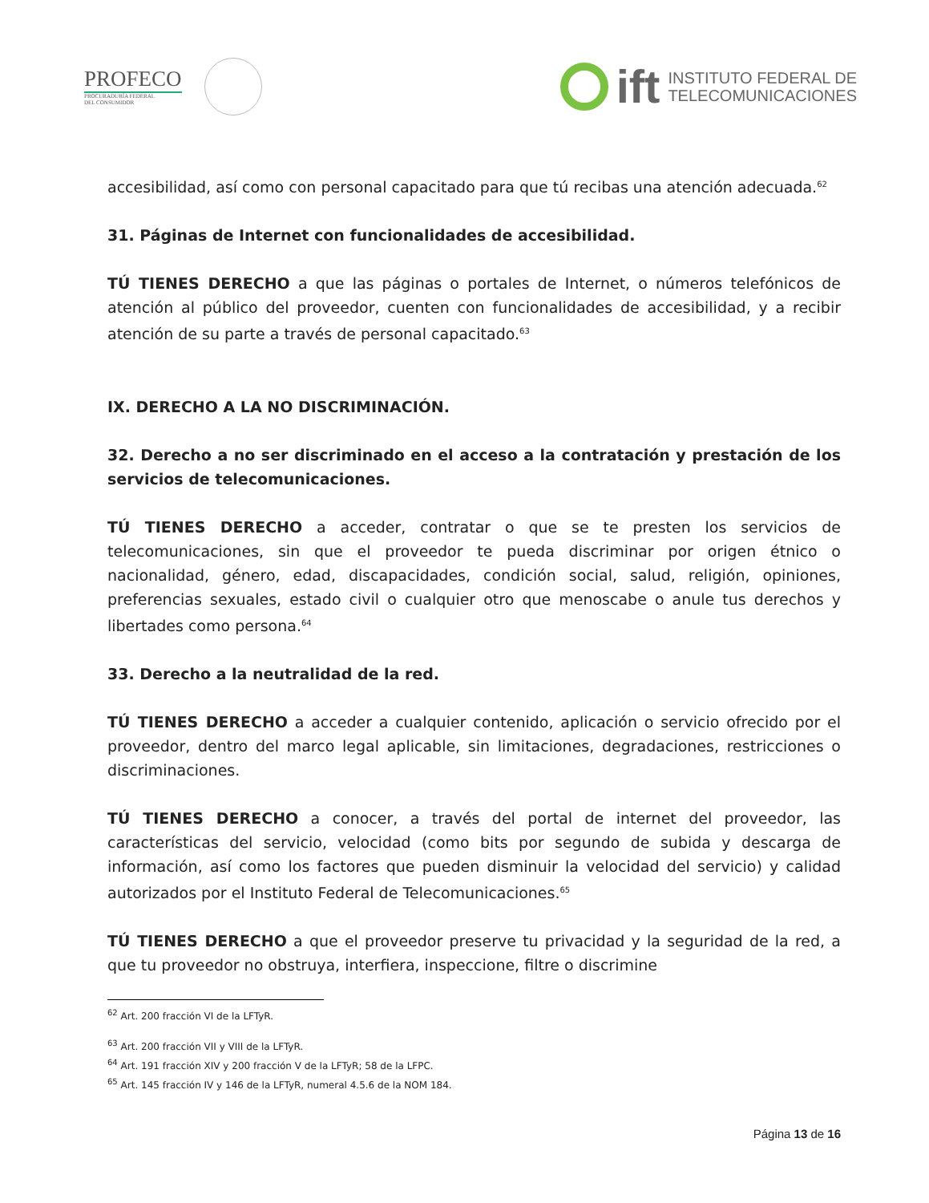PROFECO
PROCURADURÍA FEDERAL
DEL CONSUMIDOR
ift
INSTITUTO FEDERAL DE
TELECOMUNICACIONES
accesibilidad, así como con personal capacitado para que tú recibas una atención adecuada.<sup>62</sup>
31. Páginas de Internet con funcionalidades de accesibilidad.
TÚ TIENES DERECHO a que las páginas o portales de Internet, o números telefónicos de atención al público del proveedor, cuenten con funcionalidades de accesibilidad, y a recibir atención de su parte a través de personal capacitado.<sup>63</sup>
IX. DERECHO A LA NO DISCRIMINACIÓN.
32. Derecho a no ser discriminado en el acceso a la contratación y prestación de los servicios de telecomunicaciones.
TÚ TIENES DERECHO a acceder, contratar o que se te presten los servicios de telecomunicaciones, sin que el proveedor te pueda discriminar por origen étnico o nacionalidad, género, edad, discapacidades, condición social, salud, religión, opiniones, preferencias sexuales, estado civil o cualquier otro que menoscabe o anule tus derechos y libertades como persona.<sup>64</sup>
33. Derecho a la neutralidad de la red.
TÚ TIENES DERECHO a acceder a cualquier contenido, aplicación o servicio ofrecido por el proveedor, dentro del marco legal aplicable, sin limitaciones, degradaciones, restricciones o discriminaciones.
TÚ TIENES DERECHO a conocer, a través del portal de internet del proveedor, las características del servicio, velocidad (como bits por segundo de subida y descarga de información, así como los factores que pueden disminuir la velocidad del servicio) y calidad autorizados por el Instituto Federal de Telecomunicaciones.<sup>65</sup>
TÚ TIENES DERECHO a que el proveedor preserve tu privacidad y la seguridad de la red, a que tu proveedor no obstruya, interfiera, inspeccione, filtre o discrimine
<sup>62</sup> Art. 200 fracción VI de la LFTyR.
<sup>63</sup> Art. 200 fracción VII y VIII de la LFTyR.
<sup>64</sup> Art. 191 fracción XIV y 200 fracción V de la LFTyR; 58 de la LFPC.
<sup>65</sup> Art. 145 fracción IV y 146 de la LFTyR, numeral 4.5.6 de la NOM 184.
Página 13 de 16